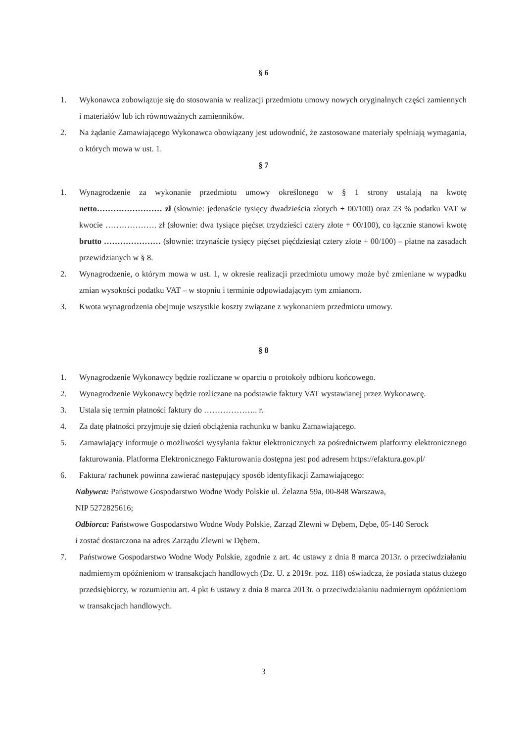§ 6
1. Wykonawca zobowiązuje się do stosowania w realizacji przedmiotu umowy nowych oryginalnych części zamiennych i materiałów lub ich równoważnych zamienników.
2. Na żądanie Zamawiającego Wykonawca obowiązany jest udowodnić, że zastosowane materiały spełniają wymagania, o których mowa w ust. 1.
§ 7
1. Wynagrodzenie za wykonanie przedmiotu umowy określonego w § 1 strony ustalają na kwotę netto…………………… zł (słownie: jedenaście tysięcy dwadzieścia złotych + 00/100) oraz 23 % podatku VAT w kwocie ………………. zł (słownie: dwa tysiące pięćset trzydzieści cztery złote + 00/100), co łącznie stanowi kwotę brutto ………………… (słownie: trzynaście tysięcy pięćset pięćdziesiąt cztery złote + 00/100) – płatne na zasadach przewidzianych w § 8.
2. Wynagrodzenie, o którym mowa w ust. 1, w okresie realizacji przedmiotu umowy może być zmieniane w wypadku zmian wysokości podatku VAT – w stopniu i terminie odpowiadającym tym zmianom.
3. Kwota wynagrodzenia obejmuje wszystkie koszty związane z wykonaniem przedmiotu umowy.
§ 8
1. Wynagrodzenie Wykonawcy będzie rozliczane w oparciu o protokoły odbioru końcowego.
2. Wynagrodzenie Wykonawcy będzie rozliczane na podstawie faktury VAT wystawianej przez Wykonawcę.
3. Ustala się termin płatności faktury do ……………….. r.
4. Za datę płatności przyjmuje się dzień obciążenia rachunku w banku Zamawiającego.
5. Zamawiający informuje o możliwości wysyłania faktur elektronicznych za pośrednictwem platformy elektronicznego fakturowania. Platforma Elektronicznego Fakturowania dostępna jest pod adresem https://efaktura.gov.pl/
6. Faktura/ rachunek powinna zawierać następujący sposób identyfikacji Zamawiającego:
Nabywca: Państwowe Gospodarstwo Wodne Wody Polskie ul. Żelazna 59a, 00-848 Warszawa,
NIP 5272825616;
Odbiorca: Państwowe Gospodarstwo Wodne Wody Polskie, Zarząd Zlewni w Dębem, Dębe, 05-140 Serock
i zostać dostarczona na adres Zarządu Zlewni w Dębem.
7. Państwowe Gospodarstwo Wodne Wody Polskie, zgodnie z art. 4c ustawy z dnia 8 marca 2013r. o przeciwdziałaniu nadmiernym opóźnieniom w transakcjach handlowych (Dz. U. z 2019r. poz. 118) oświadcza, że posiada status dużego przedsiębiorcy, w rozumieniu art. 4 pkt 6 ustawy z dnia 8 marca 2013r. o przeciwdziałaniu nadmiernym opóźnieniom w transakcjach handlowych.
3